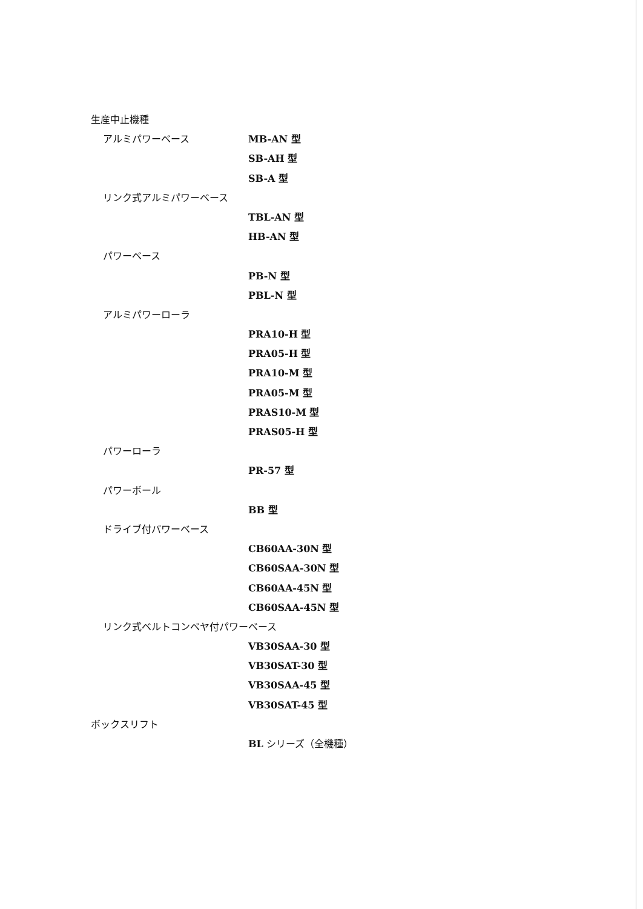生産中止機種
アルミパワーベース MB-AN 型
SB-AH 型
SB-A 型
リンク式アルミパワーベース
TBL-AN 型
HB-AN 型
パワーベース
PB-N 型
PBL-N 型
アルミパワーローラ
PRA10-H 型
PRA05-H 型
PRA10-M 型
PRA05-M 型
PRAS10-M 型
PRAS05-H 型
パワーローラ
PR-57 型
パワーボール
BB 型
ドライブ付パワーベース
CB60AA-30N 型
CB60SAA-30N 型
CB60AA-45N 型
CB60SAA-45N 型
リンク式ベルトコンベヤ付パワーベース
VB30SAA-30 型
VB30SAT-30 型
VB30SAA-45 型
VB30SAT-45 型
ボックスリフト
BL シリーズ（全機種）